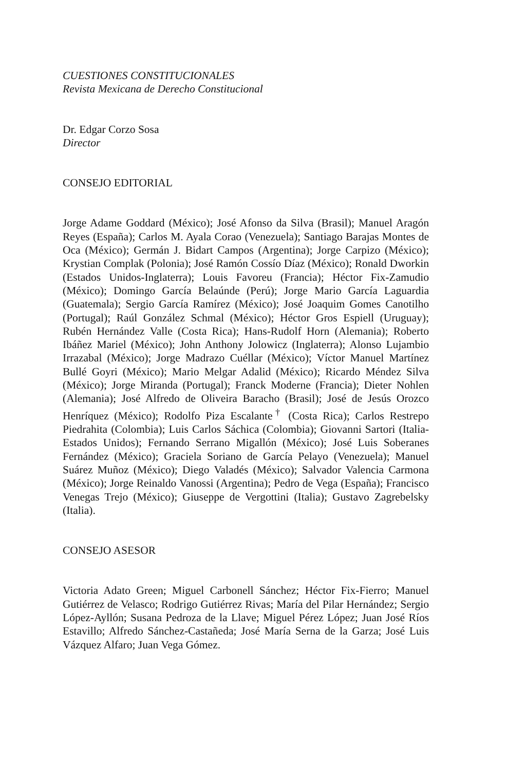CUESTIONES CONSTITUCIONALES
Revista Mexicana de Derecho Constitucional
Dr. Edgar Corzo Sosa
Director
CONSEJO EDITORIAL
Jorge Adame Goddard (México); José Afonso da Silva (Brasil); Manuel Aragón Reyes (España); Carlos M. Ayala Corao (Venezuela); Santiago Barajas Montes de Oca (México); Germán J. Bidart Campos (Argentina); Jorge Carpizo (México); Krystian Complak (Polonia); José Ramón Cossío Díaz (México); Ronald Dworkin (Estados Unidos-Inglaterra); Louis Favoreu (Francia); Héctor Fix-Zamudio (México); Domingo García Belaúnde (Perú); Jorge Mario García Laguardia (Guatemala); Sergio García Ramírez (México); José Joaquim Gomes Canotilho (Portugal); Raúl González Schmal (México); Héctor Gros Espiell (Uruguay); Rubén Hernández Valle (Costa Rica); Hans-Rudolf Horn (Alemania); Roberto Ibáñez Mariel (México); John Anthony Jolowicz (Inglaterra); Alonso Lujambio Irrazabal (México); Jorge Madrazo Cuéllar (México); Víctor Manuel Martínez Bullé Goyri (México); Mario Melgar Adalid (México); Ricardo Méndez Silva (México); Jorge Miranda (Portugal); Franck Moderne (Francia); Dieter Nohlen (Alemania); José Alfredo de Oliveira Baracho (Brasil); José de Jesús Orozco Henríquez (México); Rodolfo Piza Escalante<sup>†</sup> (Costa Rica); Carlos Restrepo Piedrahita (Colombia); Luis Carlos Sáchica (Colombia); Giovanni Sartori (Italia-Estados Unidos); Fernando Serrano Migallón (México); José Luis Soberanes Fernández (México); Graciela Soriano de García Pelayo (Venezuela); Manuel Suárez Muñoz (México); Diego Valadés (México); Salvador Valencia Carmona (México); Jorge Reinaldo Vanossi (Argentina); Pedro de Vega (España); Francisco Venegas Trejo (México); Giuseppe de Vergottini (Italia); Gustavo Zagrebelsky (Italia).
CONSEJO ASESOR
Victoria Adato Green; Miguel Carbonell Sánchez; Héctor Fix-Fierro; Manuel Gutiérrez de Velasco; Rodrigo Gutiérrez Rivas; María del Pilar Hernández; Sergio López-Ayllón; Susana Pedroza de la Llave; Miguel Pérez López; Juan José Ríos Estavillo; Alfredo Sánchez-Castañeda; José María Serna de la Garza; José Luis Vázquez Alfaro; Juan Vega Gómez.